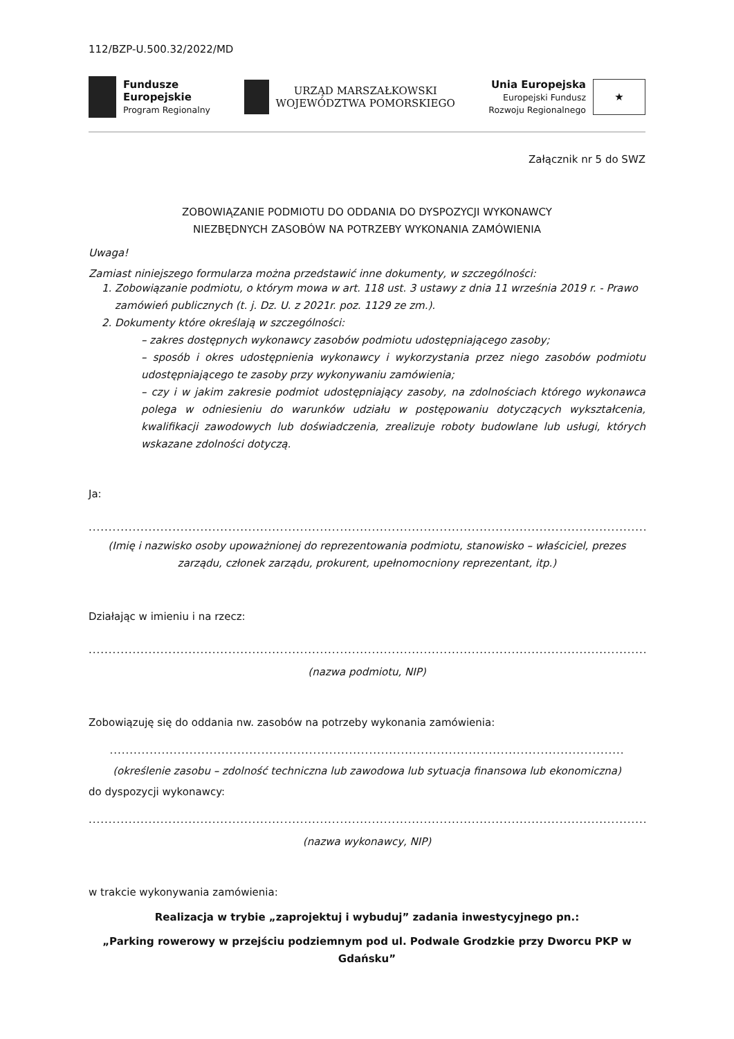112/BZP-U.500.32/2022/MD
Fundusze
Europejskie
Program Regionalny
URZĄD MARSZAŁKOWSKI
WOJEWÓDZTWA POMORSKIEGO
Unia Europejska
Europejski Fundusz
Rozwoju Regionalnego
★
Załącznik nr 5 do SWZ
ZOBOWIĄZANIE PODMIOTU DO ODDANIA DO DYSPOZYCJI WYKONAWCY
NIEZBĘDNYCH ZASOBÓW NA POTRZEBY WYKONANIA ZAMÓWIENIA
Uwaga!
Zamiast niniejszego formularza można przedstawić inne dokumenty, w szczególności:
1. Zobowiązanie podmiotu, o którym mowa w art. 118 ust. 3 ustawy z dnia 11 września 2019 r. - Prawo zamówień publicznych (t. j. Dz. U. z 2021r. poz. 1129 ze zm.).
2. Dokumenty które określają w szczególności:
– zakres dostępnych wykonawcy zasobów podmiotu udostępniającego zasoby;
– sposób i okres udostępnienia wykonawcy i wykorzystania przez niego zasobów podmiotu udostępniającego te zasoby przy wykonywaniu zamówienia;
– czy i w jakim zakresie podmiot udostępniający zasoby, na zdolnościach którego wykonawca polega w odniesieniu do warunków udziału w postępowaniu dotyczących wykształcenia, kwalifikacji zawodowych lub doświadczenia, zrealizuje roboty budowlane lub usługi, których wskazane zdolności dotyczą.
Ja:
..............................................................................................................................................................
(Imię i nazwisko osoby upoważnionej do reprezentowania podmiotu, stanowisko – właściciel, prezes zarządu, członek zarządu, prokurent, upełnomocniony reprezentant, itp.)
Działając w imieniu i na rzecz:
..............................................................................................................................................................
(nazwa podmiotu, NIP)
Zobowiązuję się do oddania nw. zasobów na potrzeby wykonania zamówienia:
.................................................................................................................................
(określenie zasobu – zdolność techniczna lub zawodowa lub sytuacja finansowa lub ekonomiczna)
do dyspozycji wykonawcy:
..............................................................................................................................................................
(nazwa wykonawcy, NIP)
w trakcie wykonywania zamówienia:
Realizacja w trybie „zaprojektuj i wybuduj” zadania inwestycyjnego pn.:
„Parking rowerowy w przejściu podziemnym pod ul. Podwale Grodzkie przy Dworcu PKP w Gdańsku”